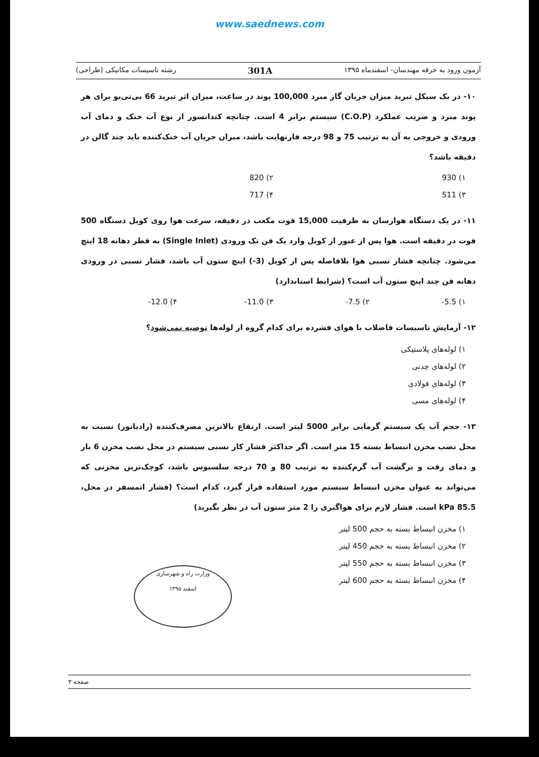www.saednews.com
آزمون ورود به حرفه مهندسان- اسفندماه ۱۳۹۵ 301A رشته تاسیسات مکانیکی (طراحی)
۱۰- در یک سیکل تبرید میزان جریان گاز مبرد 100,000 پوند در ساعت، میزان اثر تبرید 66 بی‌تی‌یو برای هر پوند مبرد و ضریب عملکرد (C.O.P) سیستم برابر 4 است. چنانچه کندانسور از نوع آب خنک و دمای آب ورودی و خروجی به آن به ترتیب 75 و 98 درجه فارنهایت باشد، میزان جریان آب خنک‌کننده باید چند گالن در دقیقه باشد؟
۱) 930 ۲) 820 ۳) 511 ۴) 717
۱۱- در یک دستگاه هوارسان به ظرفیت 15,000 فوت مکعب در دقیقه، سرعت هوا روی کویل دستگاه 500 فوت در دقیقه است. هوا پس از عبور از کویل وارد یک فن تک ورودی (Single Inlet) به قطر دهانه 18 اینچ می‌شود. چنانچه فشار نسبی هوا بلافاصله پس از کویل (3-) اینچ ستون آب باشد، فشار نسبی در ورودی دهانه فن چند اینچ ستون آب است؟ (شرایط استاندارد)
۱) 5.5- ۲) 7.5- ۳) 11.0- ۴) 12.0-
۱۲- آزمایش تاسیسات فاضلاب با هوای فشرده برای کدام گروه از لوله‌ها توصیه نمی‌شود؟
۱) لوله‌های پلاستیکی
۲) لوله‌های چدنی
۳) لوله‌های فولادی
۴) لوله‌های مسی
۱۳- حجم آب یک سیستم گرمایی برابر 5000 لیتر است. ارتفاع بالاترین مصرف‌کننده (رادیاتور) نسبت به محل نصب مخزن انبساط بسته 15 متر است. اگر حداکثر فشار کار نسبی سیستم در محل نصب مخزن 6 بار و دمای رفت و برگشت آب گرم‌کننده به ترتیب 80 و 70 درجه سلسیوس باشد، کوچک‌ترین مخزنی که می‌تواند به عنوان مخزن انبساط سیستم مورد استفاده قرار گیرد، کدام است؟ (فشار اتمسفر در محل، 85.5 kPa است. فشار لازم برای هواگیری را 2 متر ستون آب در نظر بگیرید)
۱) مخزن انبساط بسته به حجم 500 لیتر
۲) مخزن انبساط بسته به حجم 450 لیتر
۳) مخزن انبساط بسته به حجم 550 لیتر
۴) مخزن انبساط بسته به حجم 600 لیتر
وزارت راه و شهرسازی
اسفند ۱۳۹۵
صفحه ۳